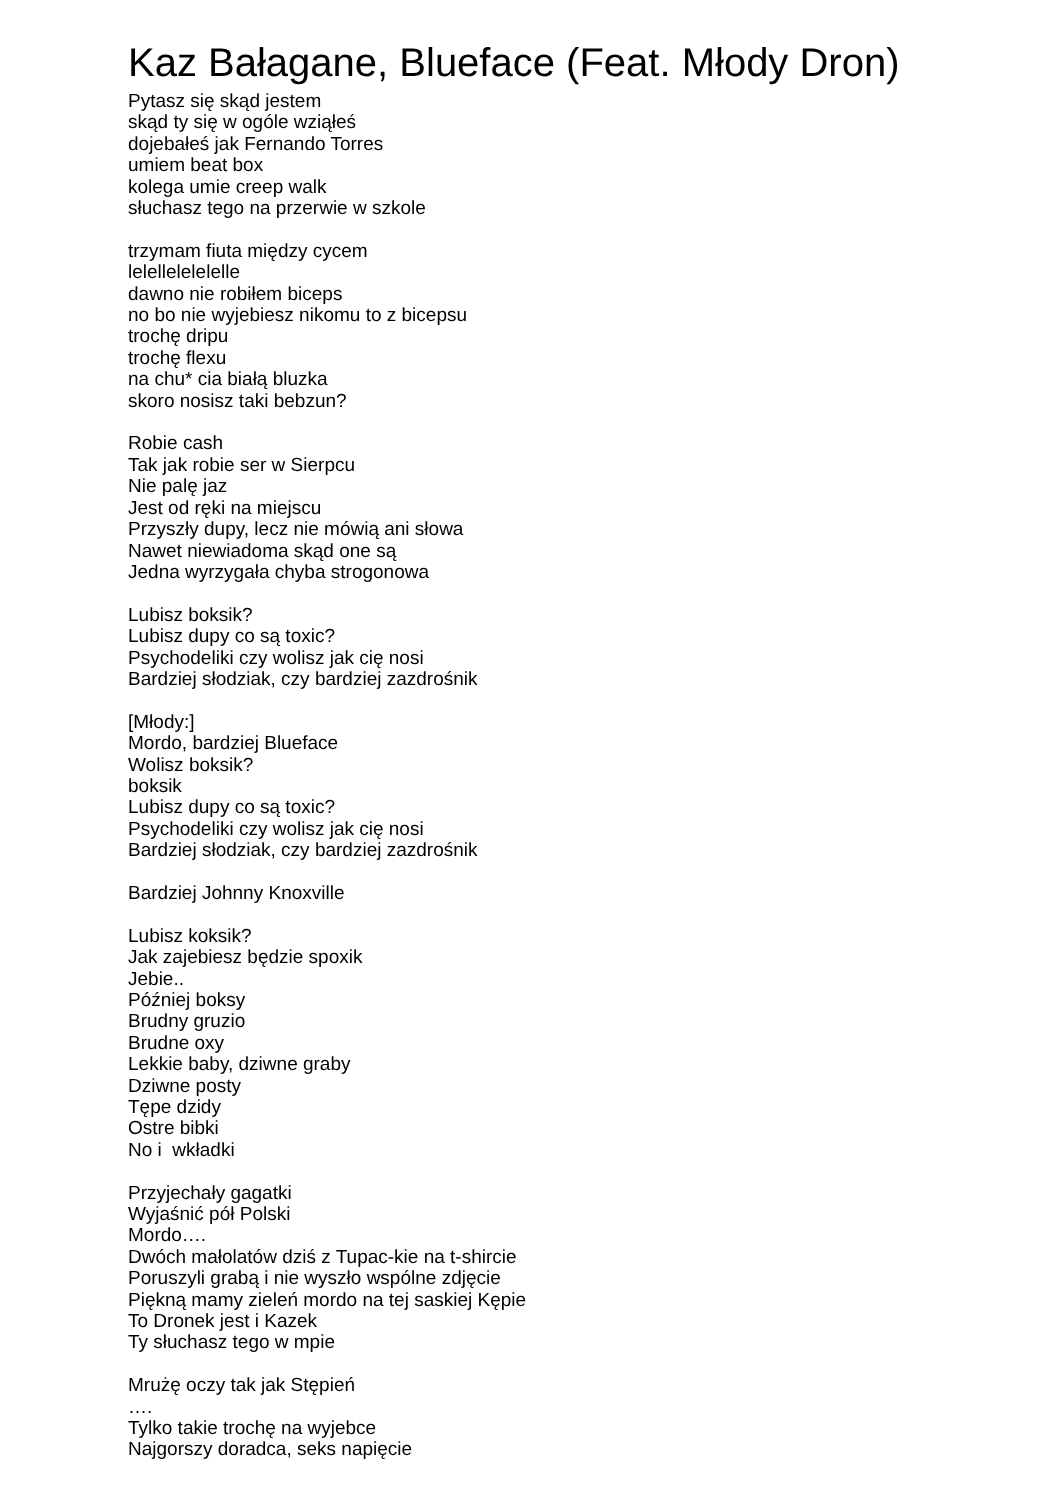Kaz Bałagane, Blueface (Feat. Młody Dron)
Pytasz się skąd jestem
skąd ty się w ogóle wziąłeś
dojebałeś jak Fernando Torres
umiem beat box
kolega umie creep walk
słuchasz tego na przerwie w szkole
trzymam fiuta między cycem
lelellelelelelle
dawno nie robiłem biceps
no bo nie wyjebiesz nikomu to z bicepsu
trochę dripu
trochę flexu
na chu* cia białą bluzka
skoro nosisz taki bebzun?
Robie cash
Tak jak robie ser w Sierpcu
Nie palę jaz
Jest od ręki na miejscu
Przyszły dupy, lecz nie mówią ani słowa
Nawet niewiadoma skąd one są
Jedna wyrzygała chyba strogonowa
Lubisz boksik?
Lubisz dupy co są toxic?
Psychodeliki czy wolisz jak cię nosi
Bardziej słodziak, czy bardziej zazdrośnik
[Młody:]
Mordo, bardziej Blueface
Wolisz boksik?
boksik
Lubisz dupy co są toxic?
Psychodeliki czy wolisz jak cię nosi
Bardziej słodziak, czy bardziej zazdrośnik
Bardziej Johnny Knoxville
Lubisz koksik?
Jak zajebiesz będzie spoxik
Jebie..
Później boksy
Brudny gruzio
Brudne oxy
Lekkie baby, dziwne graby
Dziwne posty
Tępe dzidy
Ostre bibki
No i wkładki
Przyjechały gagatki
Wyjaśnić pół Polski
Mordo….
Dwóch małolatów dziś z Tupac-kie na t-shircie
Poruszyli grabą i nie wyszło wspólne zdjęcie
Piękną mamy zieleń mordo na tej saskiej Kępie
To Dronek jest i Kazek
Ty słuchasz tego w mpie
Mrużę oczy tak jak Stępień
….
Tylko takie trochę na wyjebce
Najgorszy doradca, seks napięcie